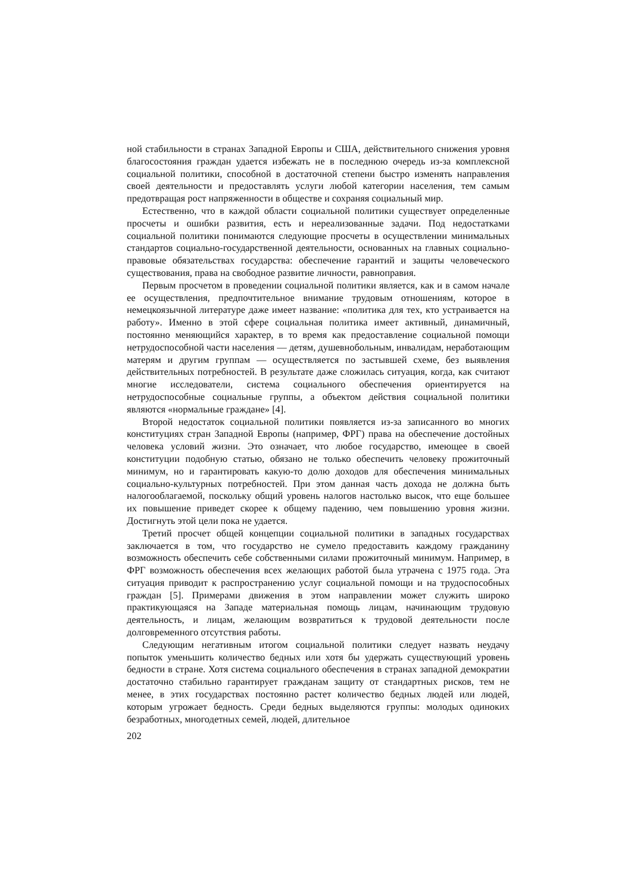ной стабильности в странах Западной Европы и США, действительного снижения уровня благосостояния граждан удается избежать не в последнюю очередь из-за комплексной социальной политики, способной в достаточной степени быстро изменять направления своей деятельности и предоставлять услуги любой категории населения, тем самым предотвращая рост напряженности в обществе и сохраняя социальный мир.
Естественно, что в каждой области социальной политики существует определенные просчеты и ошибки развития, есть и нереализованные задачи. Под недостатками социальной политики понимаются следующие просчеты в осуществлении минимальных стандартов социально-государственной деятельности, основанных на главных социально-правовые обязательствах государства: обеспечение гарантий и защиты человеческого существования, права на свободное развитие личности, равноправия.
Первым просчетом в проведении социальной политики является, как и в самом начале ее осуществления, предпочтительное внимание трудовым отношениям, которое в немецкоязычной литературе даже имеет название: «политика для тех, кто устраивается на работу». Именно в этой сфере социальная политика имеет активный, динамичный, постоянно меняющийся характер, в то время как предоставление социальной помощи нетрудоспособной части населения — детям, душевнобольным, инвалидам, неработающим матерям и другим группам — осуществляется по застывшей схеме, без выявления действительных потребностей. В результате даже сложилась ситуация, когда, как считают многие исследователи, система социального обеспечения ориентируется на нетрудоспособные социальные группы, а объектом действия социальной политики являются «нормальные граждане» [4].
Второй недостаток социальной политики появляется из-за записанного во многих конституциях стран Западной Европы (например, ФРГ) права на обеспечение достойных человека условий жизни. Это означает, что любое государство, имеющее в своей конституции подобную статью, обязано не только обеспечить человеку прожиточный минимум, но и гарантировать какую-то долю доходов для обеспечения минимальных социально-культурных потребностей. При этом данная часть дохода не должна быть налогооблагаемой, поскольку общий уровень налогов настолько высок, что еще большее их повышение приведет скорее к общему падению, чем повышению уровня жизни. Достигнуть этой цели пока не удается.
Третий просчет общей концепции социальной политики в западных государствах заключается в том, что государство не сумело предоставить каждому гражданину возможность обеспечить себе собственными силами прожиточный минимум. Например, в ФРГ возможность обеспечения всех желающих работой была утрачена с 1975 года. Эта ситуация приводит к распространению услуг социальной помощи и на трудоспособных граждан [5]. Примерами движения в этом направлении может служить широко практикующаяся на Западе материальная помощь лицам, начинающим трудовую деятельность, и лицам, желающим возвратиться к трудовой деятельности после долговременного отсутствия работы.
Следующим негативным итогом социальной политики следует назвать неудачу попыток уменьшить количество бедных или хотя бы удержать существующий уровень бедности в стране. Хотя система социального обеспечения в странах западной демократии достаточно стабильно гарантирует гражданам защиту от стандартных рисков, тем не менее, в этих государствах постоянно растет количество бедных людей или людей, которым угрожает бедность. Среди бедных выделяются группы: молодых одиноких безработных, многодетных семей, людей, длительное
202